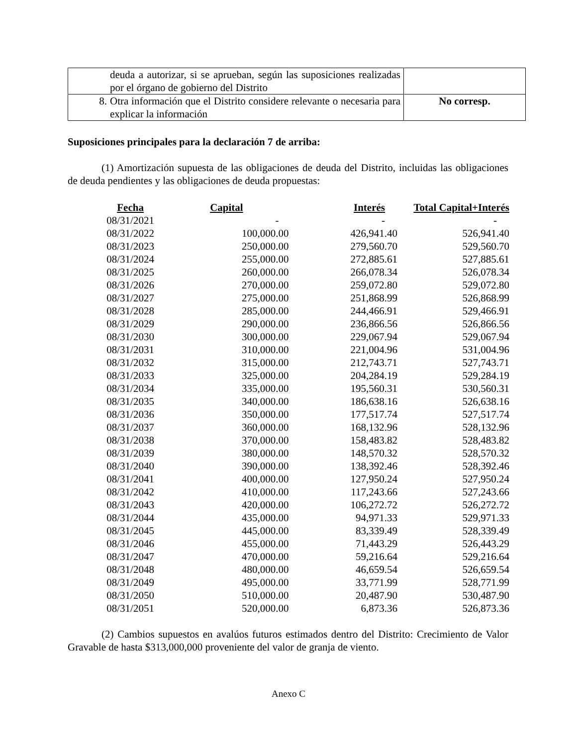| deuda a autorizar, si se aprueban, según las suposiciones realizadas por el órgano de gobierno del Distrito | |
| 8. Otra información que el Distrito considere relevante o necesaria para explicar la información | No corresp. |
Suposiciones principales para la declaración 7 de arriba:
(1) Amortización supuesta de las obligaciones de deuda del Distrito, incluidas las obligaciones de deuda pendientes y las obligaciones de deuda propuestas:
| Fecha | Capital | Interés | Total Capital+Interés |
| --- | --- | --- | --- |
| 08/31/2021 | - | - | - |
| 08/31/2022 | 100,000.00 | 426,941.40 | 526,941.40 |
| 08/31/2023 | 250,000.00 | 279,560.70 | 529,560.70 |
| 08/31/2024 | 255,000.00 | 272,885.61 | 527,885.61 |
| 08/31/2025 | 260,000.00 | 266,078.34 | 526,078.34 |
| 08/31/2026 | 270,000.00 | 259,072.80 | 529,072.80 |
| 08/31/2027 | 275,000.00 | 251,868.99 | 526,868.99 |
| 08/31/2028 | 285,000.00 | 244,466.91 | 529,466.91 |
| 08/31/2029 | 290,000.00 | 236,866.56 | 526,866.56 |
| 08/31/2030 | 300,000.00 | 229,067.94 | 529,067.94 |
| 08/31/2031 | 310,000.00 | 221,004.96 | 531,004.96 |
| 08/31/2032 | 315,000.00 | 212,743.71 | 527,743.71 |
| 08/31/2033 | 325,000.00 | 204,284.19 | 529,284.19 |
| 08/31/2034 | 335,000.00 | 195,560.31 | 530,560.31 |
| 08/31/2035 | 340,000.00 | 186,638.16 | 526,638.16 |
| 08/31/2036 | 350,000.00 | 177,517.74 | 527,517.74 |
| 08/31/2037 | 360,000.00 | 168,132.96 | 528,132.96 |
| 08/31/2038 | 370,000.00 | 158,483.82 | 528,483.82 |
| 08/31/2039 | 380,000.00 | 148,570.32 | 528,570.32 |
| 08/31/2040 | 390,000.00 | 138,392.46 | 528,392.46 |
| 08/31/2041 | 400,000.00 | 127,950.24 | 527,950.24 |
| 08/31/2042 | 410,000.00 | 117,243.66 | 527,243.66 |
| 08/31/2043 | 420,000.00 | 106,272.72 | 526,272.72 |
| 08/31/2044 | 435,000.00 | 94,971.33 | 529,971.33 |
| 08/31/2045 | 445,000.00 | 83,339.49 | 528,339.49 |
| 08/31/2046 | 455,000.00 | 71,443.29 | 526,443.29 |
| 08/31/2047 | 470,000.00 | 59,216.64 | 529,216.64 |
| 08/31/2048 | 480,000.00 | 46,659.54 | 526,659.54 |
| 08/31/2049 | 495,000.00 | 33,771.99 | 528,771.99 |
| 08/31/2050 | 510,000.00 | 20,487.90 | 530,487.90 |
| 08/31/2051 | 520,000.00 | 6,873.36 | 526,873.36 |
(2) Cambios supuestos en avalúos futuros estimados dentro del Distrito: Crecimiento de Valor Gravable de hasta $313,000,000 proveniente del valor de granja de viento.
Anexo C